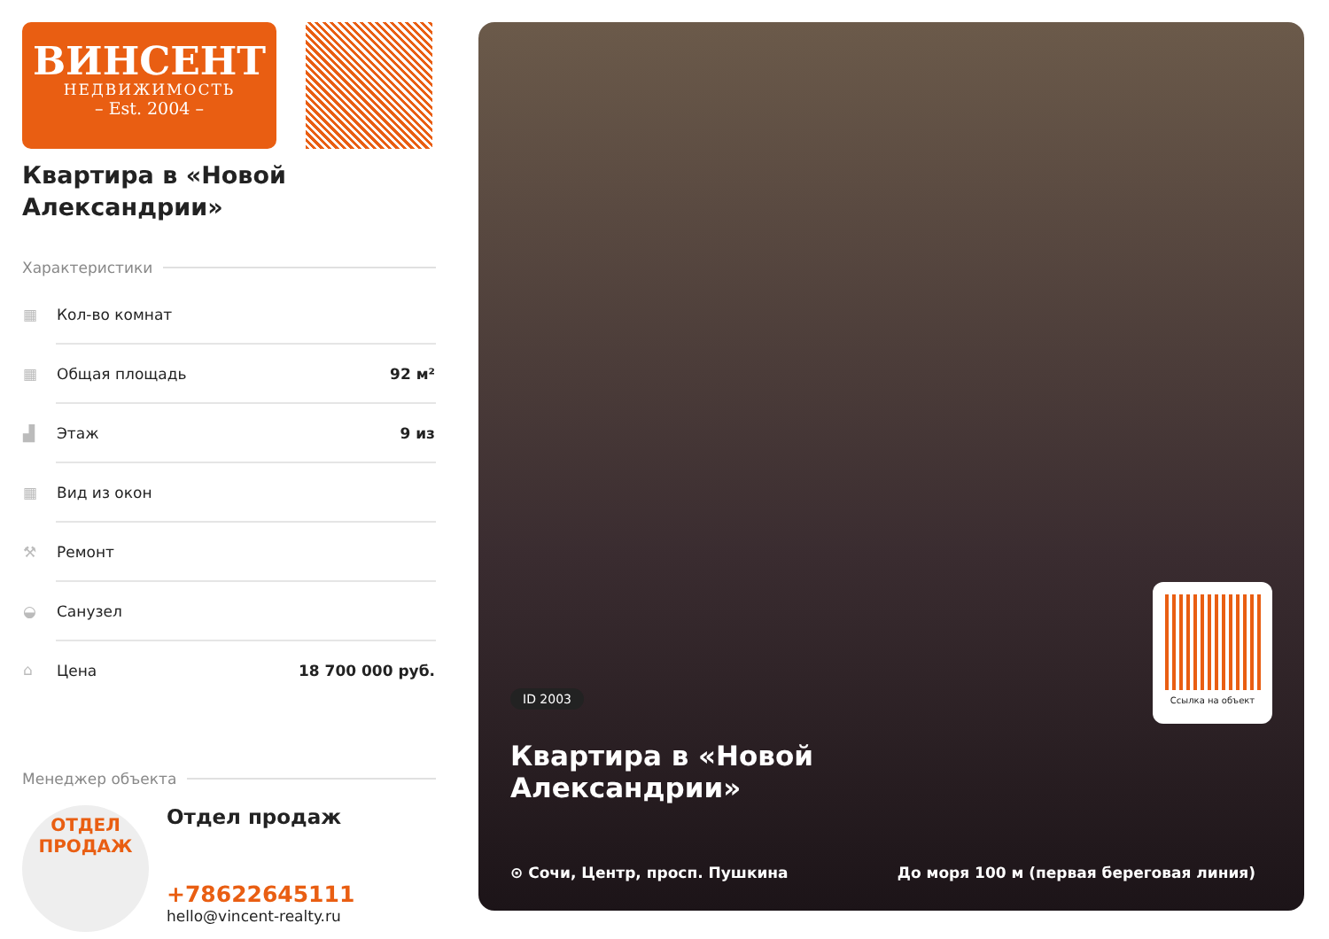ВИНСЕНТ
НЕДВИЖИМОСТЬ
– Est. 2004 –
Квартира в «Новой Александрии»
Характеристики
| ▦ | Кол-во комнат | |
| ▦ | Общая площадь | 92 м² |
| ▟ | Этаж | 9 из |
| ▦ | Вид из окон | |
| ⚒ | Ремонт | |
| ◒ | Санузел | |
| ⌂ | Цена | 18 700 000 руб. |
Менеджер объекта
ОТДЕЛ
ПРОДАЖ
Отдел продаж
+78622645111
hello@vincent-realty.ru
Ссылка на объект
ID 2003
Квартира в «Новой
Александрии»
⊙ Сочи, Центр, просп. Пушкина
До моря 100 м (первая береговая линия)